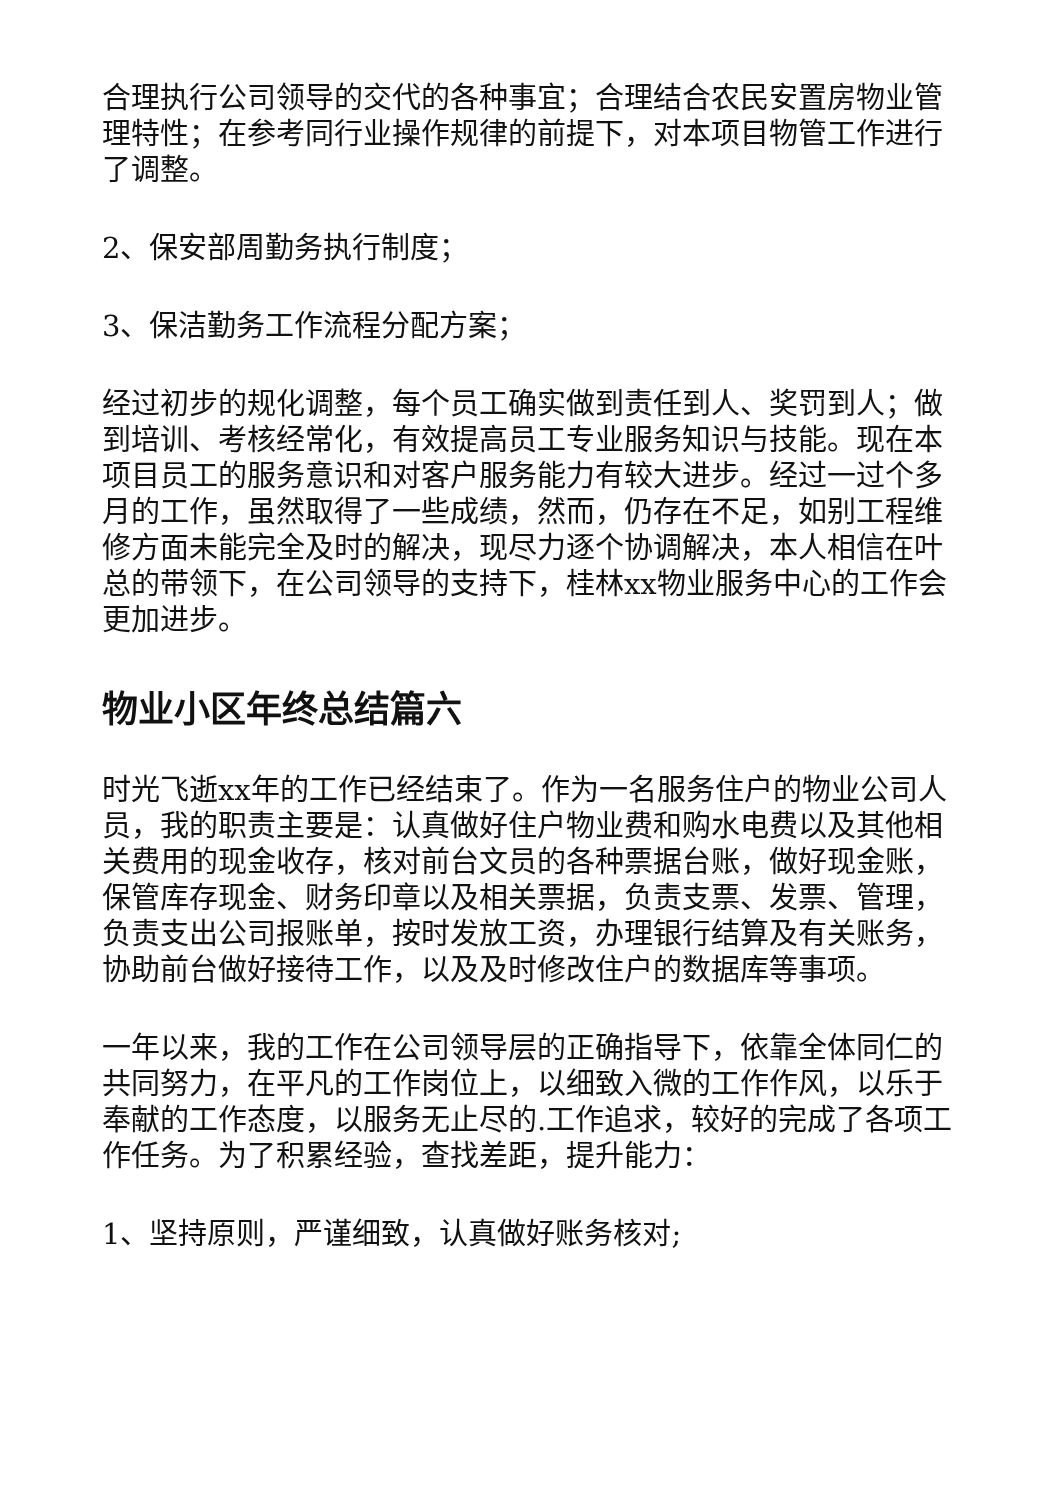合理执行公司领导的交代的各种事宜；合理结合农民安置房物业管理特性；在参考同行业操作规律的前提下，对本项目物管工作进行了调整。
2、保安部周勤务执行制度；
3、保洁勤务工作流程分配方案；
经过初步的规化调整，每个员工确实做到责任到人、奖罚到人；做到培训、考核经常化，有效提高员工专业服务知识与技能。现在本项目员工的服务意识和对客户服务能力有较大进步。经过一过个多月的工作，虽然取得了一些成绩，然而，仍存在不足，如别工程维修方面未能完全及时的解决，现尽力逐个协调解决，本人相信在叶总的带领下，在公司领导的支持下，桂林xx物业服务中心的工作会更加进步。
物业小区年终总结篇六
时光飞逝xx年的工作已经结束了。作为一名服务住户的物业公司人员，我的职责主要是：认真做好住户物业费和购水电费以及其他相关费用的现金收存，核对前台文员的各种票据台账，做好现金账，保管库存现金、财务印章以及相关票据，负责支票、发票、管理，负责支出公司报账单，按时发放工资，办理银行结算及有关账务，协助前台做好接待工作，以及及时修改住户的数据库等事项。
一年以来，我的工作在公司领导层的正确指导下，依靠全体同仁的共同努力，在平凡的工作岗位上，以细致入微的工作作风，以乐于奉献的工作态度，以服务无止尽的.工作追求，较好的完成了各项工作任务。为了积累经验，查找差距，提升能力：
1、坚持原则，严谨细致，认真做好账务核对;